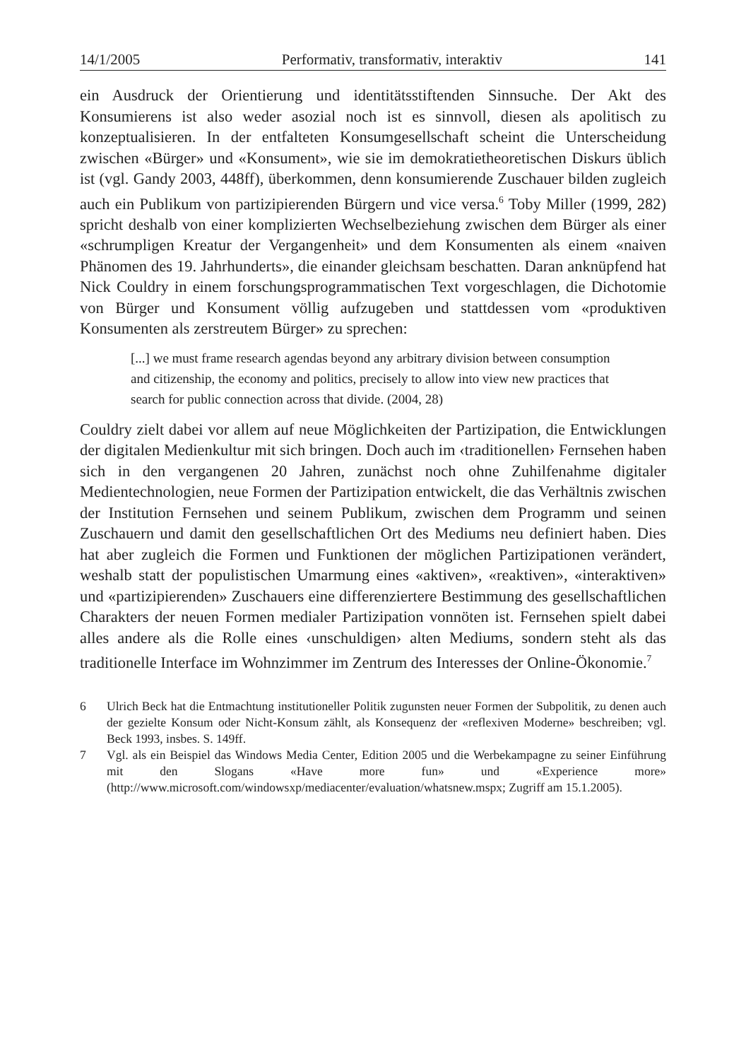14/1/2005 Performativ, transformativ, interaktiv 141
ein Ausdruck der Orientierung und identitätsstiftenden Sinnsuche. Der Akt des Konsumierens ist also weder asozial noch ist es sinnvoll, diesen als apolitisch zu konzeptualisieren. In der entfalteten Konsumgesellschaft scheint die Unterscheidung zwischen «Bürger» und «Konsument», wie sie im demokratietheoretischen Diskurs üblich ist (vgl. Gandy 2003, 448ff), überkommen, denn konsumierende Zuschauer bilden zugleich auch ein Publikum von partizipierenden Bürgern und vice versa.<sup>6</sup> Toby Miller (1999, 282) spricht deshalb von einer komplizierten Wechselbeziehung zwischen dem Bürger als einer «schrumpligen Kreatur der Vergangenheit» und dem Konsumenten als einem «naiven Phänomen des 19. Jahrhunderts», die einander gleichsam beschatten. Daran anknüpfend hat Nick Couldry in einem forschungsprogrammatischen Text vorgeschlagen, die Dichotomie von Bürger und Konsument völlig aufzugeben und stattdessen vom «produktiven Konsumenten als zerstreutem Bürger» zu sprechen:
[...] we must frame research agendas beyond any arbitrary division between consumption and citizenship, the economy and politics, precisely to allow into view new practices that search for public connection across that divide. (2004, 28)
Couldry zielt dabei vor allem auf neue Möglichkeiten der Partizipation, die Entwicklungen der digitalen Medienkultur mit sich bringen. Doch auch im ‹traditionellen› Fernsehen haben sich in den vergangenen 20 Jahren, zunächst noch ohne Zuhilfenahme digitaler Medientechnologien, neue Formen der Partizipation entwickelt, die das Verhältnis zwischen der Institution Fernsehen und seinem Publikum, zwischen dem Programm und seinen Zuschauern und damit den gesellschaftlichen Ort des Mediums neu definiert haben. Dies hat aber zugleich die Formen und Funktionen der möglichen Partizipationen verändert, weshalb statt der populistischen Umarmung eines «aktiven», «reaktiven», «interaktiven» und «partizipierenden» Zuschauers eine differenziertere Bestimmung des gesellschaftlichen Charakters der neuen Formen medialer Partizipation vonnöten ist. Fernsehen spielt dabei alles andere als die Rolle eines ‹unschuldigen› alten Mediums, sondern steht als das traditionelle Interface im Wohnzimmer im Zentrum des Interesses der Online-Ökonomie.<sup>7</sup>
6 Ulrich Beck hat die Entmachtung institutioneller Politik zugunsten neuer Formen der Subpolitik, zu denen auch der gezielte Konsum oder Nicht-Konsum zählt, als Konsequenz der «reflexiven Moderne» beschreiben; vgl. Beck 1993, insbes. S. 149ff.
7 Vgl. als ein Beispiel das Windows Media Center, Edition 2005 und die Werbekampagne zu seiner Einführung mit den Slogans «Have more fun» und «Experience more» (http://www.microsoft.com/windowsxp/mediacenter/evaluation/whatsnew.mspx; Zugriff am 15.1.2005).